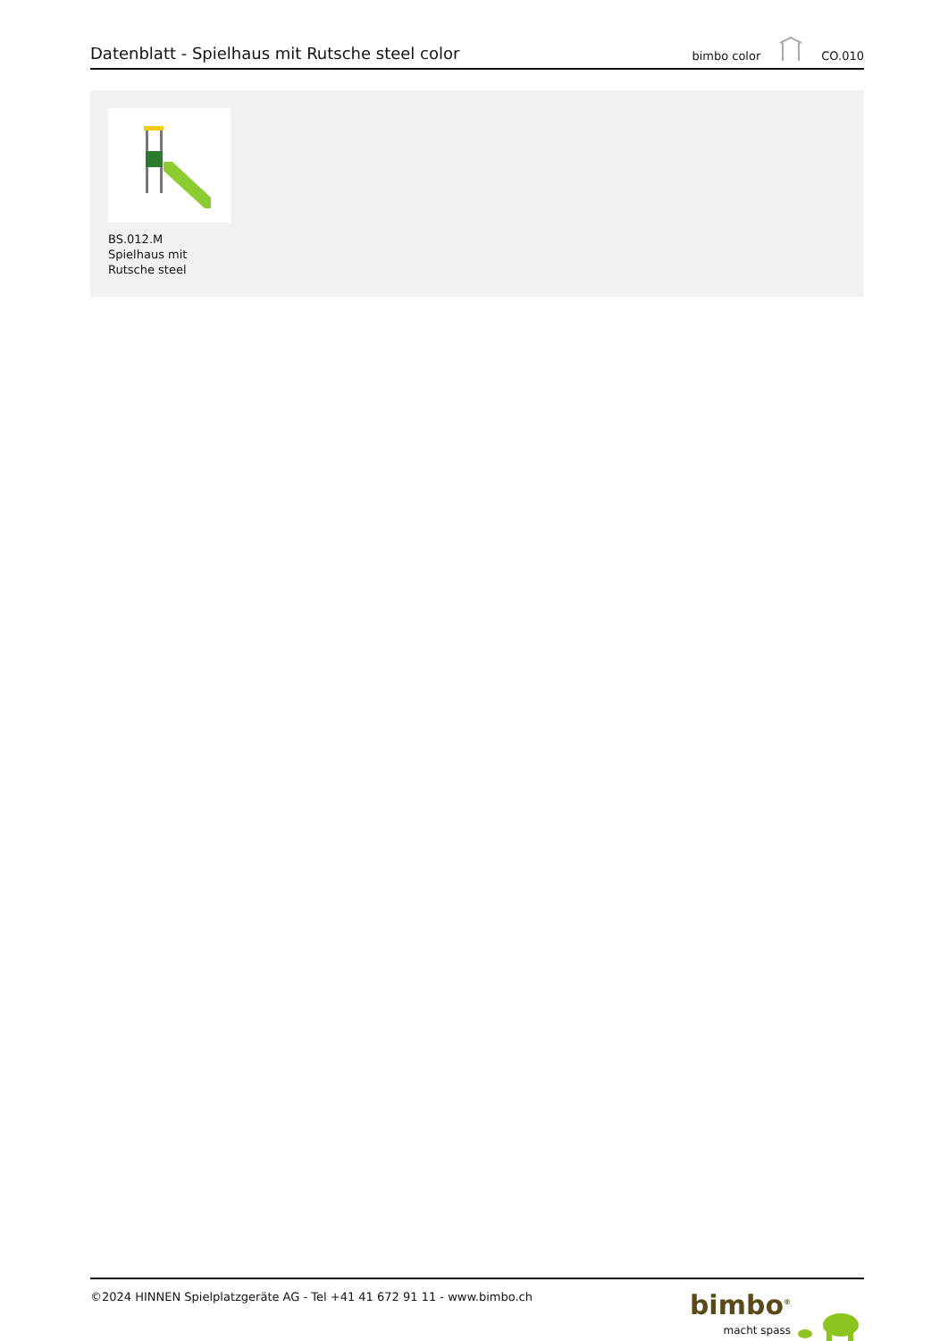Datenblatt - Spielhaus mit Rutsche steel color
bimbo color CO.010
BS.012.M
Spielhaus mit
Rutsche steel
©2024 HINNEN Spielplatzgeräte AG - Tel +41 41 672 91 11 - www.bimbo.ch
bimbo<sup>®</sup>
macht spass